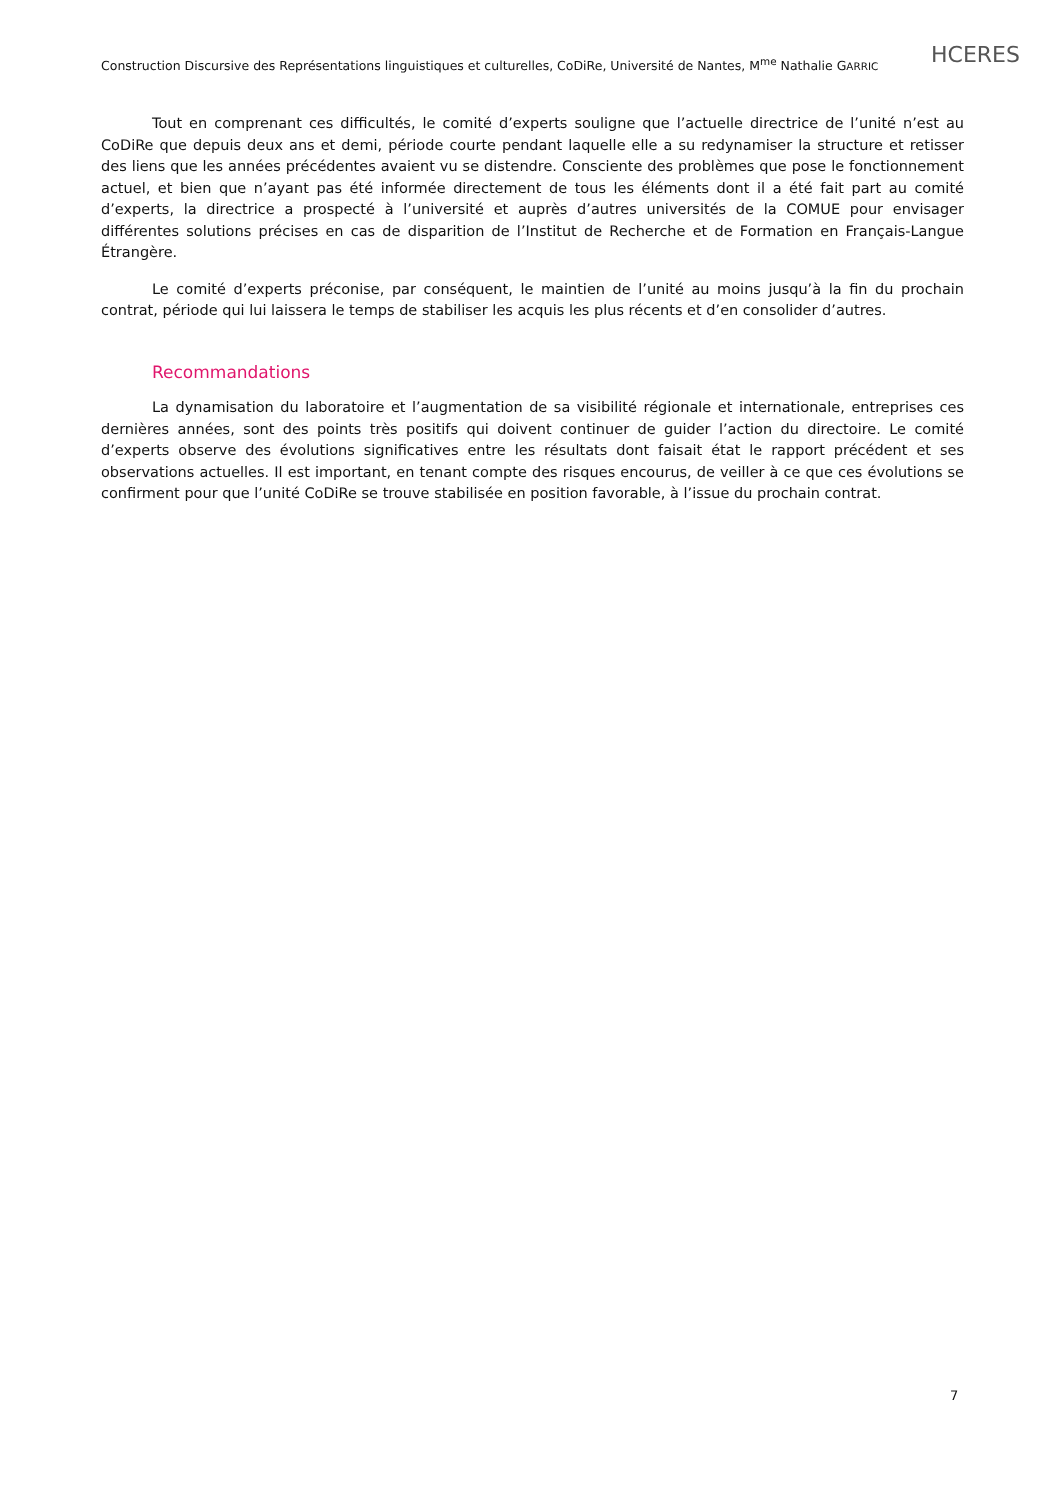Construction Discursive des Représentations linguistiques et culturelles, CoDiRe, Université de Nantes, M<sup>me</sup> Nathalie GARRIC
HCERES
Tout en comprenant ces difficultés, le comité d’experts souligne que l’actuelle directrice de l’unité n’est au CoDiRe que depuis deux ans et demi, période courte pendant laquelle elle a su redynamiser la structure et retisser des liens que les années précédentes avaient vu se distendre. Consciente des problèmes que pose le fonctionnement actuel, et bien que n’ayant pas été informée directement de tous les éléments dont il a été fait part au comité d’experts, la directrice a prospecté à l’université et auprès d’autres universités de la COMUE pour envisager différentes solutions précises en cas de disparition de l’Institut de Recherche et de Formation en Français-Langue Étrangère.
Le comité d’experts préconise, par conséquent, le maintien de l’unité au moins jusqu’à la fin du prochain contrat, période qui lui laissera le temps de stabiliser les acquis les plus récents et d’en consolider d’autres.
Recommandations
La dynamisation du laboratoire et l’augmentation de sa visibilité régionale et internationale, entreprises ces dernières années, sont des points très positifs qui doivent continuer de guider l’action du directoire. Le comité d’experts observe des évolutions significatives entre les résultats dont faisait état le rapport précédent et ses observations actuelles. Il est important, en tenant compte des risques encourus, de veiller à ce que ces évolutions se confirment pour que l’unité CoDiRe se trouve stabilisée en position favorable, à l’issue du prochain contrat.
7